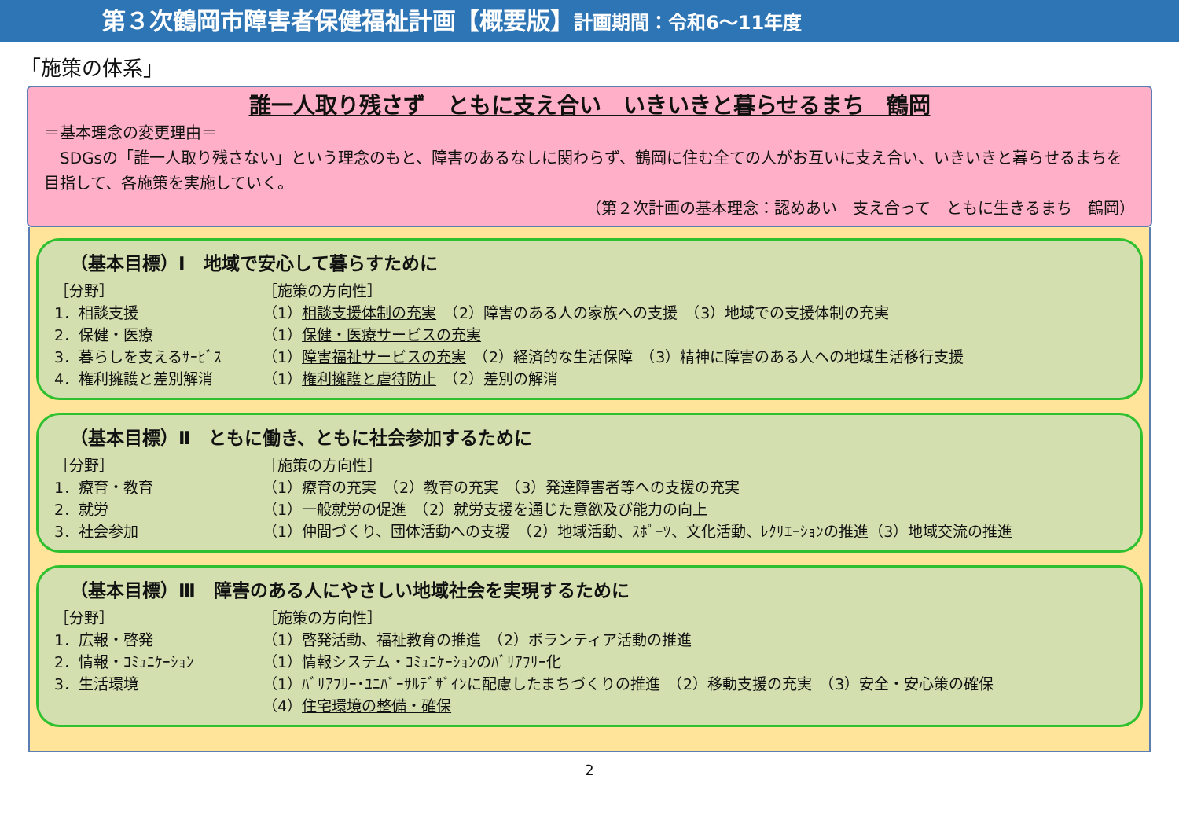第３次鶴岡市障害者保健福祉計画【概要版】計画期間：令和6～11年度
「施策の体系」
誰一人取り残さず　ともに支え合い　いきいきと暮らせるまち　鶴岡
＝基本理念の変更理由＝
　SDGsの「誰一人取り残さない」という理念のもと、障害のあるなしに関わらず、鶴岡に住む全ての人がお互いに支え合い、いきいきと暮らせるまちを目指して、各施策を実施していく。
（第２次計画の基本理念：認めあい　支え合って　ともに生きるまち　鶴岡）
（基本目標）Ⅰ　地域で安心して暮らすために
［分野］ ［施策の方向性］
1．相談支援 （1）相談支援体制の充実　（2）障害のある人の家族への支援　（3）地域での支援体制の充実
2．保健・医療 （1）保健・医療サービスの充実
3．暮らしを支えるｻｰﾋﾞｽ （1）障害福祉サービスの充実　（2）経済的な生活保障　（3）精神に障害のある人への地域生活移行支援
4．権利擁護と差別解消 （1）権利擁護と虐待防止　（2）差別の解消
（基本目標）Ⅱ　ともに働き、ともに社会参加するために
［分野］ ［施策の方向性］
1．療育・教育 （1）療育の充実　（2）教育の充実　（3）発達障害者等への支援の充実
2．就労 （1）一般就労の促進　（2）就労支援を通じた意欲及び能力の向上
3．社会参加 （1）仲間づくり、団体活動への支援　（2）地域活動、ｽﾎﾟｰﾂ、文化活動、ﾚｸﾘｴｰｼｮﾝの推進（3）地域交流の推進
（基本目標）Ⅲ　障害のある人にやさしい地域社会を実現するために
［分野］ ［施策の方向性］
1．広報・啓発 （1）啓発活動、福祉教育の推進　（2）ボランティア活動の推進
2．情報・ｺﾐｭﾆｹｰｼｮﾝ （1）情報システム・ｺﾐｭﾆｹｰｼｮﾝのﾊﾞﾘｱﾌﾘｰ化
3．生活環境 （1）ﾊﾞﾘｱﾌﾘｰ･ﾕﾆﾊﾞｰｻﾙﾃﾞｻﾞｲﾝに配慮したまちづくりの推進　（2）移動支援の充実　（3）安全・安心策の確保
（4）住宅環境の整備・確保
2